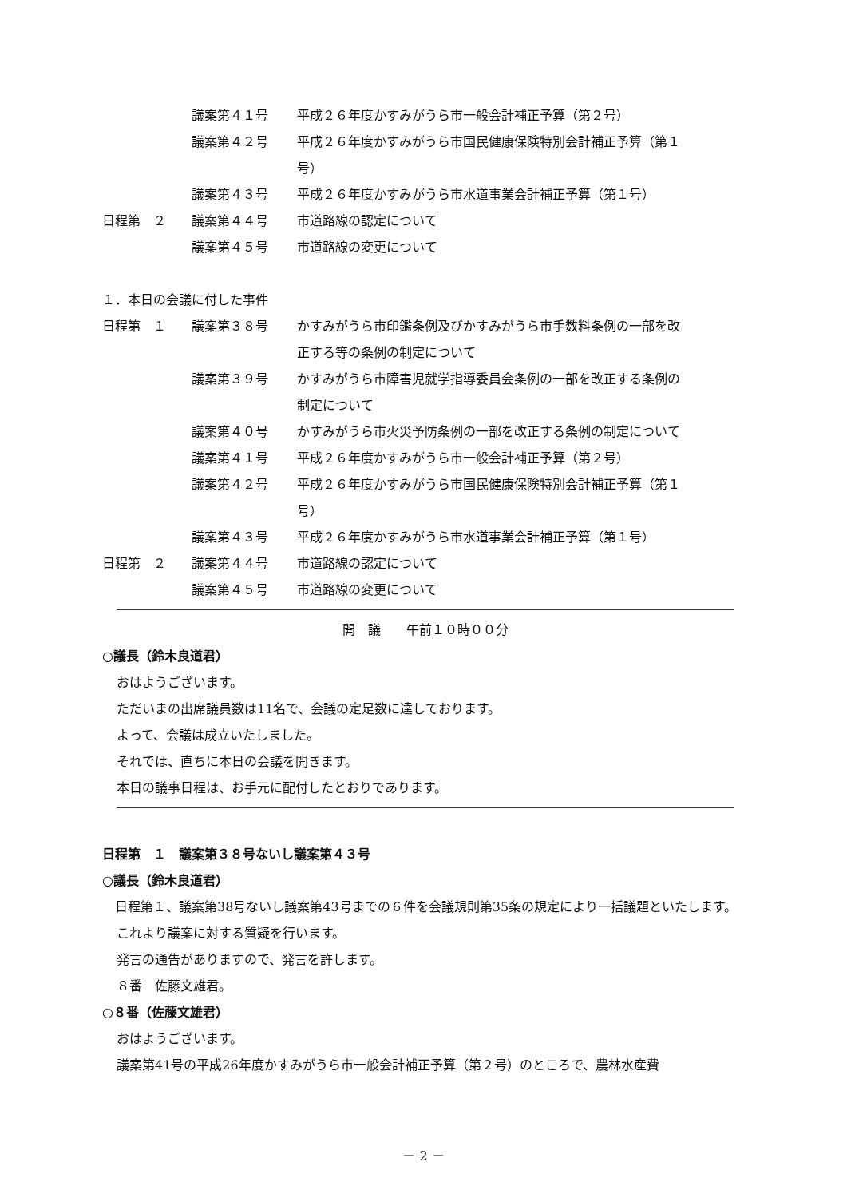議案第４１号 平成２６年度かすみがうら市一般会計補正予算（第２号）
議案第４２号 平成２６年度かすみがうら市国民健康保険特別会計補正予算（第１
号）
議案第４３号 平成２６年度かすみがうら市水道事業会計補正予算（第１号）
日程第　２ 議案第４４号 市道路線の認定について
議案第４５号 市道路線の変更について
１．本日の会議に付した事件
日程第　１ 議案第３８号 かすみがうら市印鑑条例及びかすみがうら市手数料条例の一部を改
正する等の条例の制定について
議案第３９号 かすみがうら市障害児就学指導委員会条例の一部を改正する条例の
制定について
議案第４０号 かすみがうら市火災予防条例の一部を改正する条例の制定について
議案第４１号 平成２６年度かすみがうら市一般会計補正予算（第２号）
議案第４２号 平成２６年度かすみがうら市国民健康保険特別会計補正予算（第１
号）
議案第４３号 平成２６年度かすみがうら市水道事業会計補正予算（第１号）
日程第　２ 議案第４４号 市道路線の認定について
議案第４５号 市道路線の変更について
開　議　　午前１０時００分
○議長（鈴木良道君）
おはようございます。
ただいまの出席議員数は11名で、会議の定足数に達しております。
よって、会議は成立いたしました。
それでは、直ちに本日の会議を開きます。
本日の議事日程は、お手元に配付したとおりであります。
日程第　１　議案第３８号ないし議案第４３号
○議長（鈴木良道君）
　日程第１、議案第38号ないし議案第43号までの６件を会議規則第35条の規定により一括議題といたします。
これより議案に対する質疑を行います。
発言の通告がありますので、発言を許します。
８番　佐藤文雄君。
○８番（佐藤文雄君）
おはようございます。
議案第41号の平成26年度かすみがうら市一般会計補正予算（第２号）のところで、農林水産費
－ 2 －